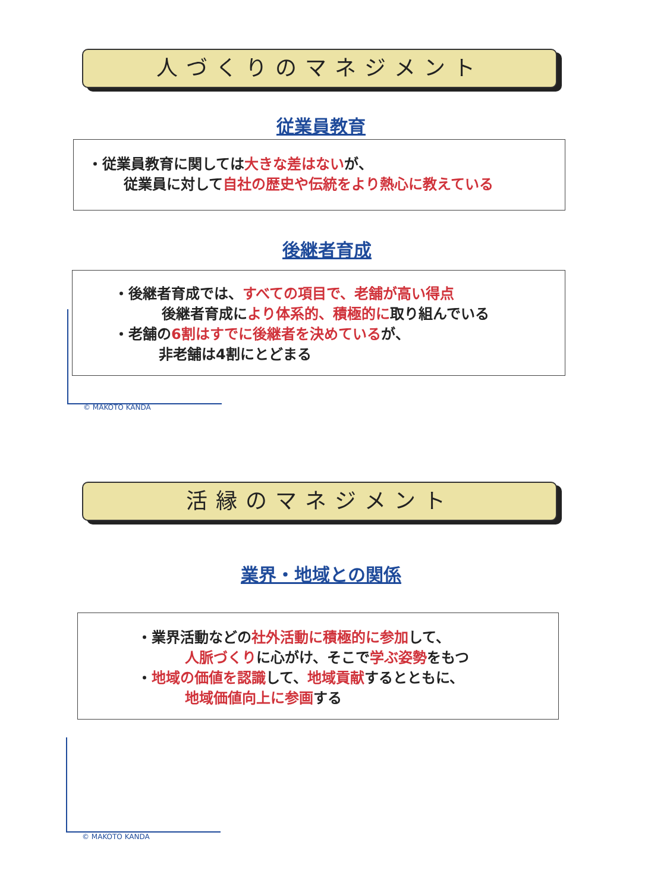人づくりのマネジメント
従業員教育
・従業員教育に関しては大きな差はないが、
従業員に対して自社の歴史や伝統をより熱心に教えている
後継者育成
・後継者育成では、すべての項目で、老舗が高い得点
後継者育成により体系的、積極的に取り組んでいる
・老舗の6割はすでに後継者を決めているが、
非老舗は4割にとどまる
© MAKOTO KANDA
活縁のマネジメント
業界・地域との関係
・業界活動などの社外活動に積極的に参加して、
人脈づくりに心がけ、そこで学ぶ姿勢をもつ
・地域の価値を認識して、地域貢献するとともに、
地域価値向上に参画する
© MAKOTO KANDA